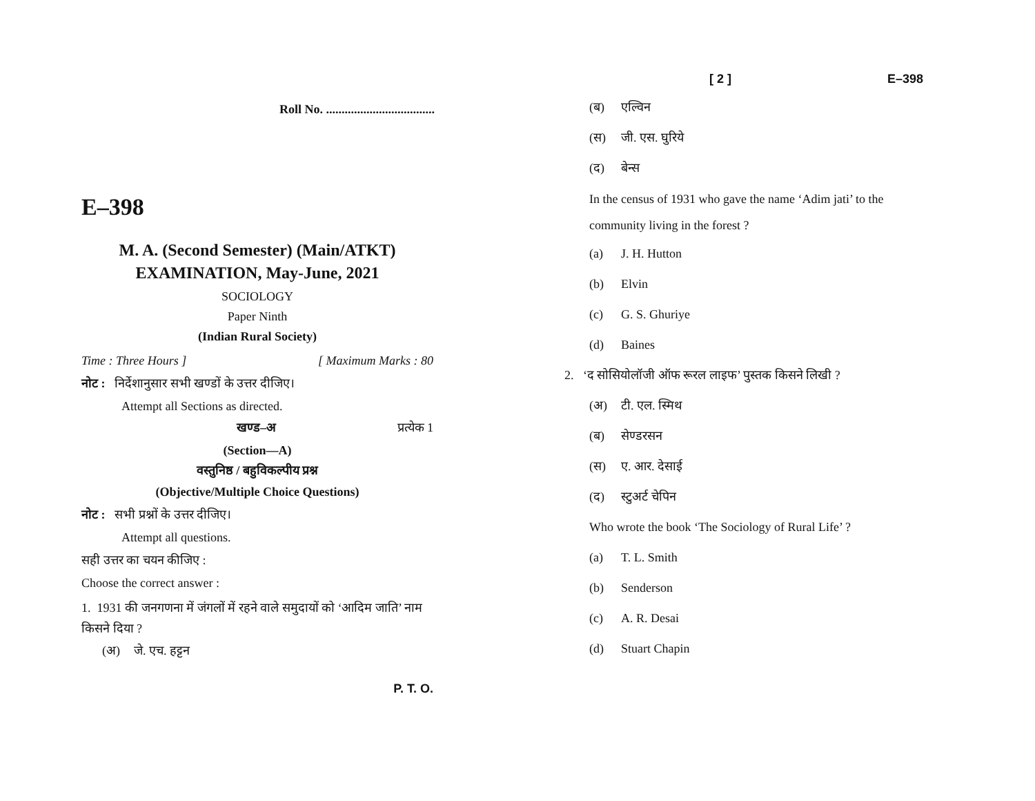Roll No. ...................................
E–398
M. A. (Second Semester) (Main/ATKT)
EXAMINATION, May-June, 2021
SOCIOLOGY
Paper Ninth
(Indian Rural Society)
Time : Three Hours ] [ Maximum Marks : 80
नोट : निर्देशानुसार सभी खण्डों के उत्तर दीजिए।
Attempt all Sections as directed.
खण्ड–अ प्रत्येक 1
(Section—A)
वस्तुनिष्ठ / बहुविकल्पीय प्रश्न
(Objective/Multiple Choice Questions)
नोट : सभी प्रश्नों के उत्तर दीजिए।
Attempt all questions.
सही उत्तर का चयन कीजिए :
Choose the correct answer :
1. 1931 की जनगणना में जंगलों में रहने वाले समुदायों को ‘आदिम जाति’ नाम किसने दिया ?
(अ) जे. एच. हट्टन
P. T. O.
[ 2 ] E–398
(ब) एल्विन
(स) जी. एस. घुरिये
(द) बेन्स
In the census of 1931 who gave the name ‘Adim jati’ to the community living in the forest ?
(a) J. H. Hutton
(b) Elvin
(c) G. S. Ghuriye
(d) Baines
2. ‘द सोसियोलॉजी ऑफ रूरल लाइफ’ पुस्तक किसने लिखी ?
(अ) टी. एल. स्मिथ
(ब) सेण्डरसन
(स) ए. आर. देसाई
(द) स्टुअर्ट चेपिन
Who wrote the book ‘The Sociology of Rural Life’ ?
(a) T. L. Smith
(b) Senderson
(c) A. R. Desai
(d) Stuart Chapin